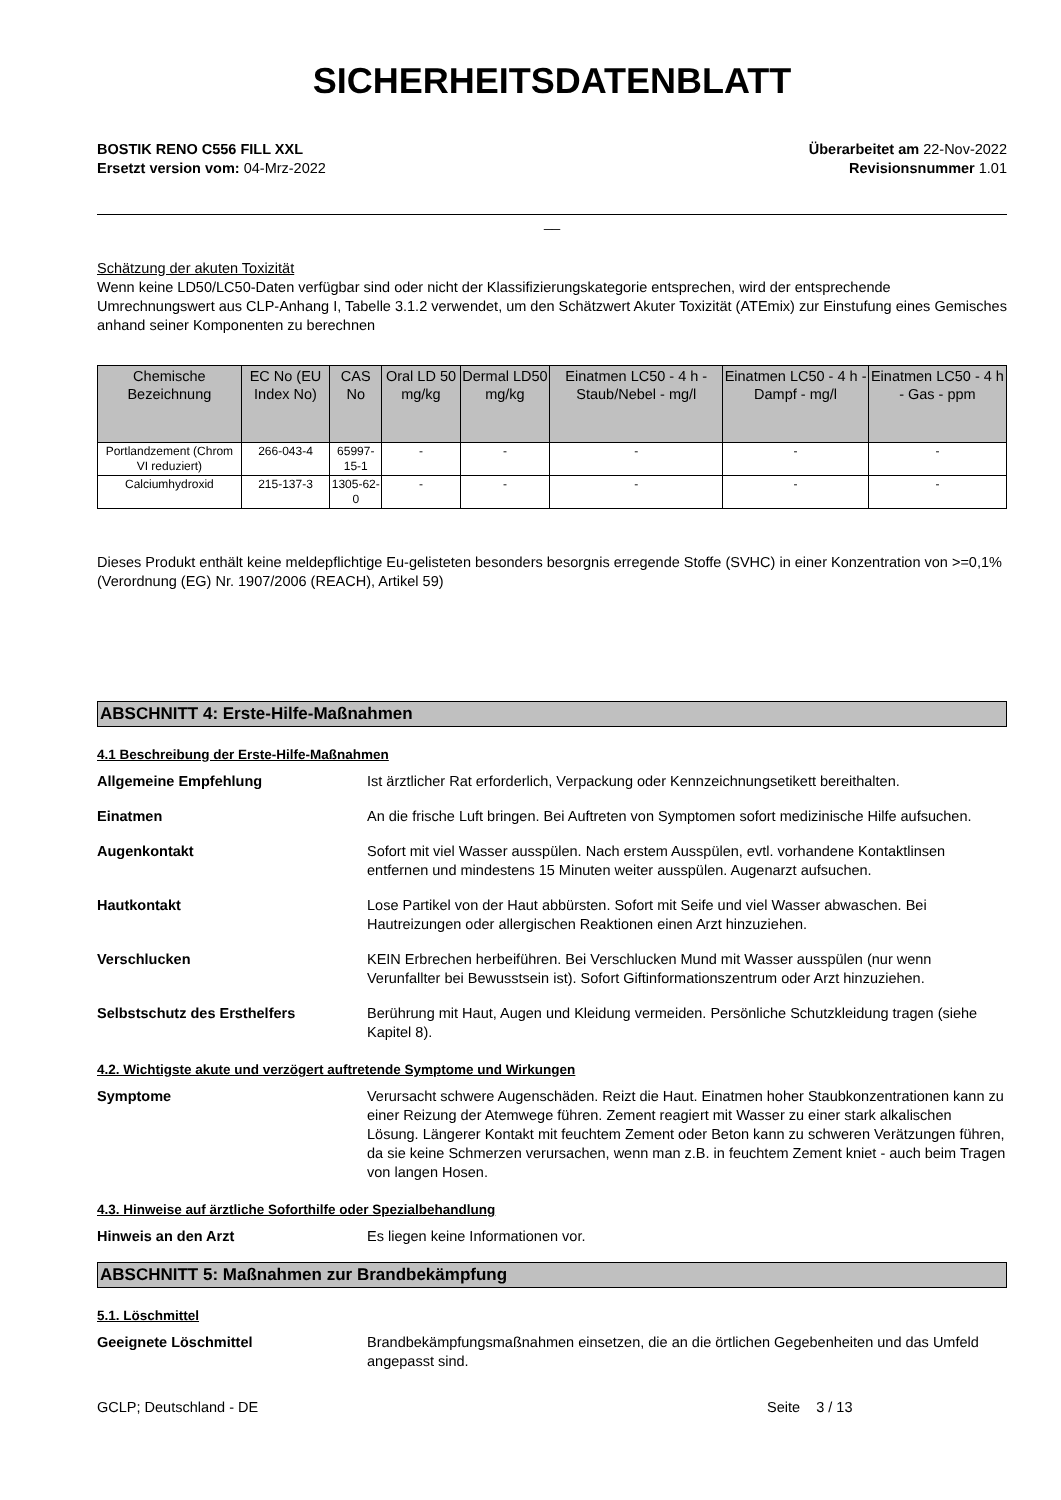SICHERHEITSDATENBLATT
BOSTIK RENO C556 FILL XXL
Ersetzt version vom: 04-Mrz-2022
Überarbeitet am 22-Nov-2022
Revisionsnummer 1.01
__
Schätzung der akuten Toxizität
Wenn keine LD50/LC50-Daten verfügbar sind oder nicht der Klassifizierungskategorie entsprechen, wird der entsprechende Umrechnungswert aus CLP-Anhang I, Tabelle 3.1.2 verwendet, um den Schätzwert Akuter Toxizität (ATEmix) zur Einstufung eines Gemisches anhand seiner Komponenten zu berechnen
| Chemische Bezeichnung | EC No (EU Index No) | CAS No | Oral LD 50 mg/kg | Dermal LD50 mg/kg | Einatmen LC50 - 4 h - Staub/Nebel - mg/l | Einatmen LC50 - 4 h - Dampf - mg/l | Einatmen LC50 - 4 h - Gas - ppm |
| --- | --- | --- | --- | --- | --- | --- | --- |
| Portlandzement (Chrom VI reduziert) | 266-043-4 | 65997-15-1 | - | - | - | - | - |
| Calciumhydroxid | 215-137-3 | 1305-62-0 | - | - | - | - | - |
Dieses Produkt enthält keine meldepflichtige Eu-gelisteten besonders besorgnis erregende Stoffe (SVHC) in einer Konzentration von >=0,1% (Verordnung (EG) Nr. 1907/2006 (REACH), Artikel 59)
ABSCHNITT 4: Erste-Hilfe-Maßnahmen
4.1 Beschreibung der Erste-Hilfe-Maßnahmen
Allgemeine Empfehlung Ist ärztlicher Rat erforderlich, Verpackung oder Kennzeichnungsetikett bereithalten.
Einatmen An die frische Luft bringen. Bei Auftreten von Symptomen sofort medizinische Hilfe aufsuchen.
Augenkontakt Sofort mit viel Wasser ausspülen. Nach erstem Ausspülen, evtl. vorhandene Kontaktlinsen entfernen und mindestens 15 Minuten weiter ausspülen. Augenarzt aufsuchen.
Hautkontakt Lose Partikel von der Haut abbürsten. Sofort mit Seife und viel Wasser abwaschen. Bei Hautreizungen oder allergischen Reaktionen einen Arzt hinzuziehen.
Verschlucken KEIN Erbrechen herbeiführen. Bei Verschlucken Mund mit Wasser ausspülen (nur wenn Verunfallter bei Bewusstsein ist). Sofort Giftinformationszentrum oder Arzt hinzuziehen.
Selbstschutz des Ersthelfers Berührung mit Haut, Augen und Kleidung vermeiden. Persönliche Schutzkleidung tragen (siehe Kapitel 8).
4.2. Wichtigste akute und verzögert auftretende Symptome und Wirkungen
Symptome Verursacht schwere Augenschäden. Reizt die Haut. Einatmen hoher Staubkonzentrationen kann zu einer Reizung der Atemwege führen. Zement reagiert mit Wasser zu einer stark alkalischen Lösung. Längerer Kontakt mit feuchtem Zement oder Beton kann zu schweren Verätzungen führen, da sie keine Schmerzen verursachen, wenn man z.B. in feuchtem Zement kniet - auch beim Tragen von langen Hosen.
4.3. Hinweise auf ärztliche Soforthilfe oder Spezialbehandlung
Hinweis an den Arzt Es liegen keine Informationen vor.
ABSCHNITT 5: Maßnahmen zur Brandbekämpfung
5.1. Löschmittel
Geeignete Löschmittel Brandbekämpfungsmaßnahmen einsetzen, die an die örtlichen Gegebenheiten und das Umfeld angepasst sind.
GCLP; Deutschland - DE Seite 3 / 13